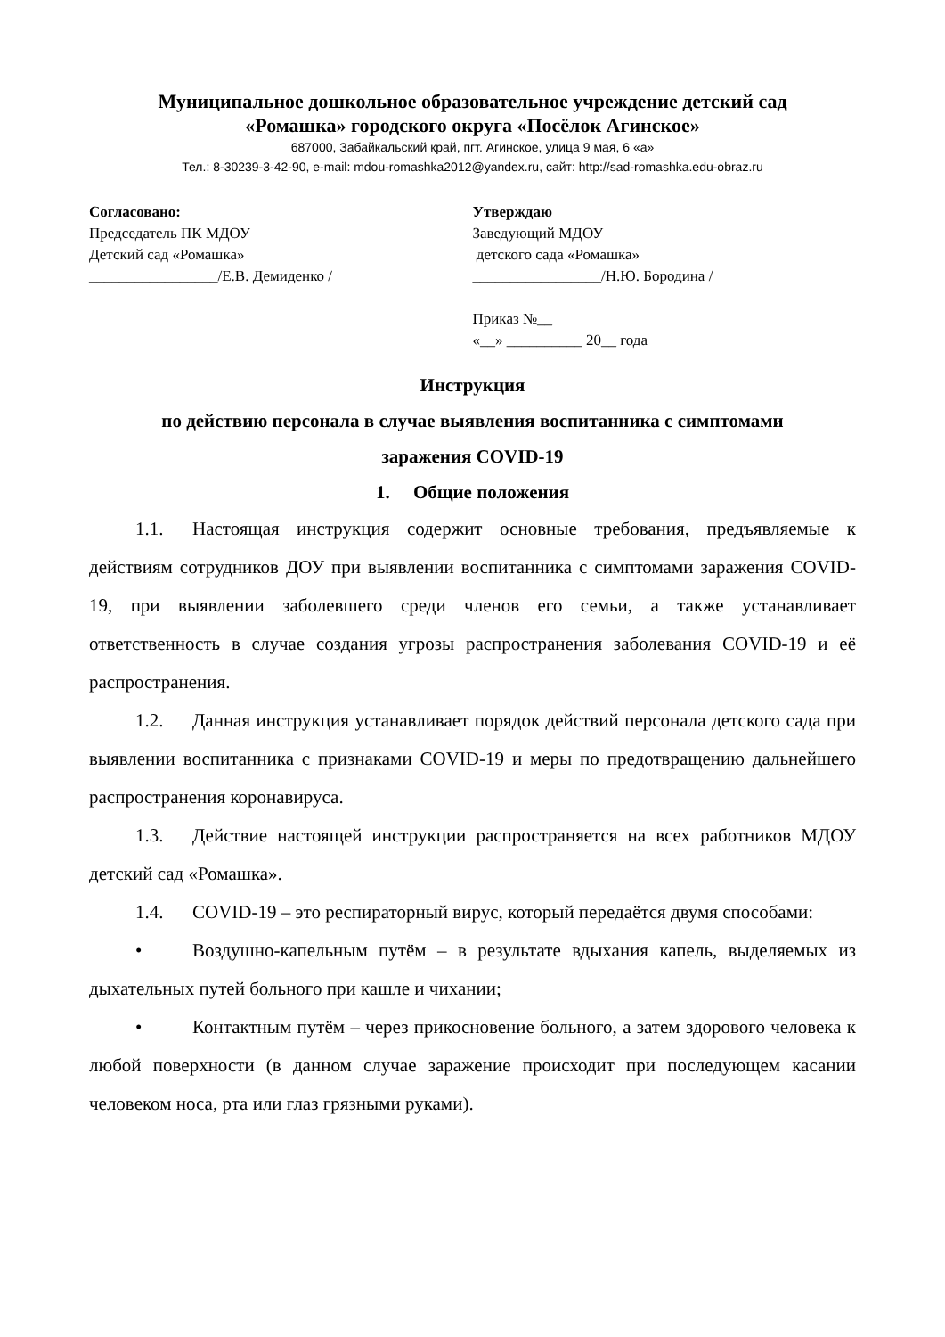Муниципальное дошкольное образовательное учреждение детский сад
«Ромашка» городского округа «Посёлок Агинское»
687000, Забайкальский край, пгт. Агинское, улица 9 мая, 6 «а»
Тел.: 8-30239-3-42-90, e-mail: mdou-romashka2012@yandex.ru, сайт: http://sad-romashka.edu-obraz.ru
Согласовано:
Председатель ПК МДОУ
Детский сад «Ромашка»
_________________/Е.В. Демиденко /
Утверждаю
Заведующий МДОУ
детского сада «Ромашка»
_________________/Н.Ю. Бородина /
Приказ №__
«__» __________ 20__ года
Инструкция
по действию персонала в случае выявления воспитанника с симптомами
заражения COVID-19
1. Общие положения
1.1. Настоящая инструкция содержит основные требования, предъявляемые к действиям сотрудников ДОУ при выявлении воспитанника с симптомами заражения COVID-19, при выявлении заболевшего среди членов его семьи, а также устанавливает ответственность в случае создания угрозы распространения заболевания COVID-19 и её распространения.
1.2. Данная инструкция устанавливает порядок действий персонала детского сада при выявлении воспитанника с признаками COVID-19 и меры по предотвращению дальнейшего распространения коронавируса.
1.3. Действие настоящей инструкции распространяется на всех работников МДОУ детский сад «Ромашка».
1.4. COVID-19 – это респираторный вирус, который передаётся двумя способами:
• Воздушно-капельным путём – в результате вдыхания капель, выделяемых из дыхательных путей больного при кашле и чихании;
• Контактным путём – через прикосновение больного, а затем здорового человека к любой поверхности (в данном случае заражение происходит при последующем касании человеком носа, рта или глаз грязными руками).